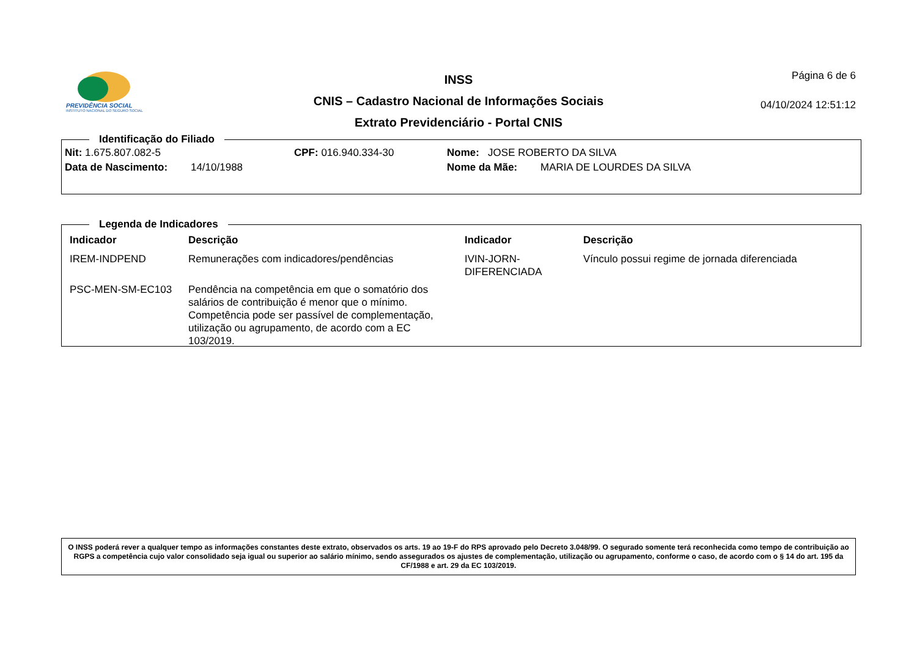PREVIDÊNCIA SOCIAL
INSTITUTO NACIONAL DO SEGURO SOCIAL
INSS
CNIS – Cadastro Nacional de Informações Sociais
Extrato Previdenciário - Portal CNIS
Página 6 de 6
04/10/2024 12:51:12
Identificação do Filiado
| Nit: 1.675.807.082-5 | CPF: 016.940.334-30 | Nome: JOSE ROBERTO DA SILVA |
| Data de Nascimento: 14/10/1988 | | Nome da Mãe: MARIA DE LOURDES DA SILVA |
Legenda de Indicadores
| Indicador | Descrição | Indicador | Descrição |
| --- | --- | --- | --- |
| IREM-INDPEND | Remunerações com indicadores/pendências | IVIN-JORN-DIFERENCIADA | Vínculo possui regime de jornada diferenciada |
| PSC-MEN-SM-EC103 | Pendência na competência em que o somatório dos salários de contribuição é menor que o mínimo. Competência pode ser passível de complementação, utilização ou agrupamento, de acordo com a EC 103/2019. | | |
O INSS poderá rever a qualquer tempo as informações constantes deste extrato, observados os arts. 19 ao 19-F do RPS aprovado pelo Decreto 3.048/99. O segurado somente terá reconhecida como tempo de contribuição ao RGPS a competência cujo valor consolidado seja igual ou superior ao salário mínimo, sendo assegurados os ajustes de complementação, utilização ou agrupamento, conforme o caso, de acordo com o § 14 do art. 195 da CF/1988 e art. 29 da EC 103/2019.